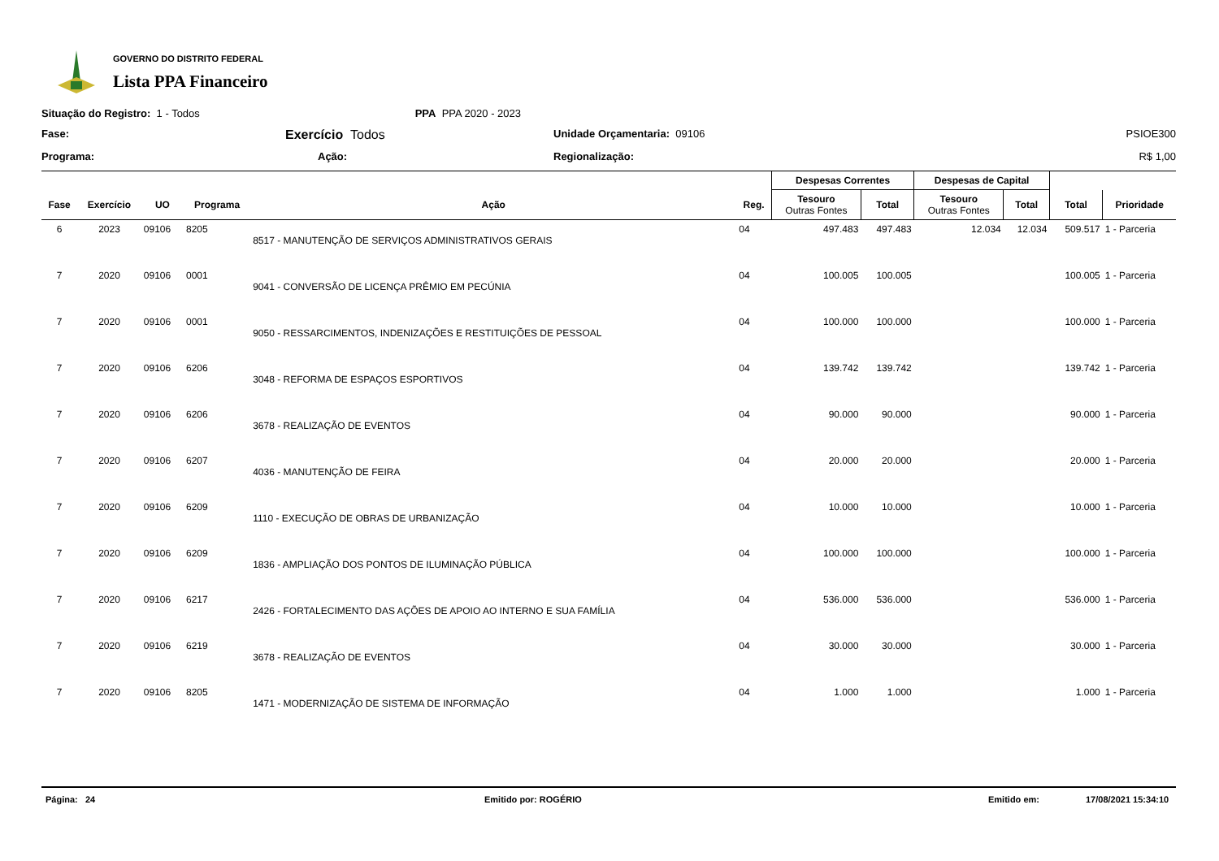GOVERNO DO DISTRITO FEDERAL
Lista PPA Financeiro
Situação do Registro: 1 - Todos
PPA PPA 2020 - 2023
Fase:
Exercício Todos
Unidade Orçamentaria: 09106
PSIOE300
Programa:
Ação:
Regionalização:
R$ 1,00
| | | | | | | Despesas Correntes | | Despesas de Capital | | | |
| --- | --- | --- | --- | --- | --- | --- | --- | --- | --- | --- | --- |
| Fase | Exercício | UO | Programa | Ação | Reg. | Tesouro Outras Fontes | Total | Tesouro Outras Fontes | Total | Total | Prioridade |
| 6 | 2023 | 09106 | 8205 | 8517 - MANUTENÇÃO DE SERVIÇOS ADMINISTRATIVOS GERAIS | 04 | 497.483 | 497.483 | 12.034 | 12.034 | 509.517 | 1 - Parceria |
| 7 | 2020 | 09106 | 0001 | 9041 - CONVERSÃO DE LICENÇA PRÊMIO EM PECÚNIA | 04 | 100.005 | 100.005 | | | 100.005 | 1 - Parceria |
| 7 | 2020 | 09106 | 0001 | 9050 - RESSARCIMENTOS, INDENIZAÇÕES E RESTITUIÇÕES DE PESSOAL | 04 | 100.000 | 100.000 | | | 100.000 | 1 - Parceria |
| 7 | 2020 | 09106 | 6206 | 3048 - REFORMA DE ESPAÇOS ESPORTIVOS | 04 | 139.742 | 139.742 | | | 139.742 | 1 - Parceria |
| 7 | 2020 | 09106 | 6206 | 3678 - REALIZAÇÃO DE EVENTOS | 04 | 90.000 | 90.000 | | | 90.000 | 1 - Parceria |
| 7 | 2020 | 09106 | 6207 | 4036 - MANUTENÇÃO DE FEIRA | 04 | 20.000 | 20.000 | | | 20.000 | 1 - Parceria |
| 7 | 2020 | 09106 | 6209 | 1110 - EXECUÇÃO DE OBRAS DE URBANIZAÇÃO | 04 | 10.000 | 10.000 | | | 10.000 | 1 - Parceria |
| 7 | 2020 | 09106 | 6209 | 1836 - AMPLIAÇÃO DOS PONTOS DE ILUMINAÇÃO PÚBLICA | 04 | 100.000 | 100.000 | | | 100.000 | 1 - Parceria |
| 7 | 2020 | 09106 | 6217 | 2426 - FORTALECIMENTO DAS AÇÕES DE APOIO AO INTERNO E SUA FAMÍLIA | 04 | 536.000 | 536.000 | | | 536.000 | 1 - Parceria |
| 7 | 2020 | 09106 | 6219 | 3678 - REALIZAÇÃO DE EVENTOS | 04 | 30.000 | 30.000 | | | 30.000 | 1 - Parceria |
| 7 | 2020 | 09106 | 8205 | 1471 - MODERNIZAÇÃO DE SISTEMA DE INFORMAÇÃO | 04 | 1.000 | 1.000 | | | 1.000 | 1 - Parceria |
Página: 24 Emitido por: ROGÉRIO Emitido em: 17/08/2021 15:34:10